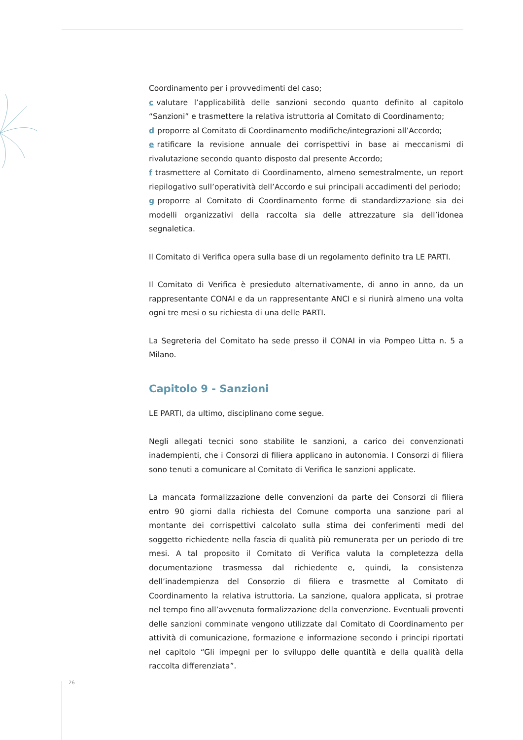Coordinamento per i provvedimenti del caso;
c valutare l’applicabilità delle sanzioni secondo quanto definito al capitolo “Sanzioni” e trasmettere la relativa istruttoria al Comitato di Coordinamento;
d proporre al Comitato di Coordinamento modifiche/integrazioni all’Accordo;
e ratificare la revisione annuale dei corrispettivi in base ai meccanismi di rivalutazione secondo quanto disposto dal presente Accordo;
f trasmettere al Comitato di Coordinamento, almeno semestralmente, un report riepilogativo sull’operatività dell’Accordo e sui principali accadimenti del periodo;
g proporre al Comitato di Coordinamento forme di standardizzazione sia dei modelli organizzativi della raccolta sia delle attrezzature sia dell’idonea segnaletica.
Il Comitato di Verifica opera sulla base di un regolamento definito tra LE PARTI.
Il Comitato di Verifica è presieduto alternativamente, di anno in anno, da un rappresentante CONAI e da un rappresentante ANCI e si riunirà almeno una volta ogni tre mesi o su richiesta di una delle PARTI.
La Segreteria del Comitato ha sede presso il CONAI in via Pompeo Litta n. 5 a Milano.
Capitolo 9 - Sanzioni
LE PARTI, da ultimo, disciplinano come segue.
Negli allegati tecnici sono stabilite le sanzioni, a carico dei convenzionati inadempienti, che i Consorzi di filiera applicano in autonomia. I Consorzi di filiera sono tenuti a comunicare al Comitato di Verifica le sanzioni applicate.
La mancata formalizzazione delle convenzioni da parte dei Consorzi di filiera entro 90 giorni dalla richiesta del Comune comporta una sanzione pari al montante dei corrispettivi calcolato sulla stima dei conferimenti medi del soggetto richiedente nella fascia di qualità più remunerata per un periodo di tre mesi. A tal proposito il Comitato di Verifica valuta la completezza della documentazione trasmessa dal richiedente e, quindi, la consistenza dell’inadempienza del Consorzio di filiera e trasmette al Comitato di Coordinamento la relativa istruttoria. La sanzione, qualora applicata, si protrae nel tempo fino all’avvenuta formalizzazione della convenzione. Eventuali proventi delle sanzioni comminate vengono utilizzate dal Comitato di Coordinamento per attività di comunicazione, formazione e informazione secondo i principi riportati nel capitolo “Gli impegni per lo sviluppo delle quantità e della qualità della raccolta differenziata”.
26